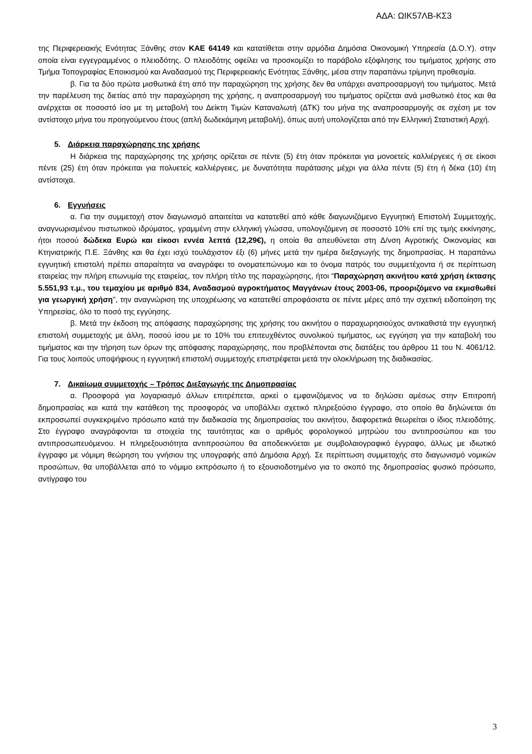ΑΔΑ: ΩΙΚ57ΛΒ-ΚΣ3
της Περιφερειακής Ενότητας Ξάνθης στον ΚΑΕ 64149 και κατατίθεται στην αρμόδια Δημόσια Οικονομική Υπηρεσία (Δ.Ο.Υ). στην οποία είναι εγγεγραμμένος ο πλειοδότης. Ο πλειοδότης οφείλει να προσκομίζει το παράβολο εξόφλησης του τιμήματος χρήσης στο Τμήμα Τοπογραφίας Εποικισμού και Αναδασμού της Περιφερειακής Ενότητας Ξάνθης, μέσα στην παραπάνω τρίμηνη προθεσμία.
β. Για τα δύο πρώτα μισθωτικά έτη από την παραχώρηση της χρήσης δεν θα υπάρχει αναπροσαρμογή του τιμήματος. Μετά την παρέλευση της διετίας από την παραχώρηση της χρήσης, η αναπροσαρμογή του τιμήματος ορίζεται ανά μισθωτικό έτος και θα ανέρχεται σε ποσοστό ίσο με τη μεταβολή του Δείκτη Τιμών Καταναλωτή (ΔΤΚ) του μήνα της αναπροσαρμογής σε σχέση με τον αντίστοιχο μήνα του προηγούμενου έτους (απλή δωδεκάμηνη μεταβολή), όπως αυτή υπολογίζεται από την Ελληνική Στατιστική Αρχή.
5. Διάρκεια παραχώρησης της χρήσης
Η διάρκεια της παραχώρησης της χρήσης ορίζεται σε πέντε (5) έτη όταν πρόκειται για μονοετείς καλλιέργειες ή σε είκοσι πέντε (25) έτη όταν πρόκειται για πολυετείς καλλιέργειες, με δυνατότητα παράτασης μέχρι για άλλα πέντε (5) έτη ή δέκα (10) έτη αντίστοιχα.
6. Εγγυήσεις
α. Για την συμμετοχή στον διαγωνισμό απαιτείται να κατατεθεί από κάθε διαγωνιζόμενο Εγγυητική Επιστολή Συμμετοχής, αναγνωρισμένου πιστωτικού ιδρύματος, γραμμένη στην ελληνική γλώσσα, υπολογιζόμενη σε ποσοστό 10% επί της τιμής εκκίνησης, ήτοι ποσού δώδεκα Ευρώ και είκοσι εννέα λεπτά (12,29€), η οποία θα απευθύνεται στη Δ/νση Αγροτικής Οικονομίας και Κτηνιατρικής Π.Ε. Ξάνθης και θα έχει ισχύ τουλάχιστον έξι (6) μήνες μετά την ημέρα διεξαγωγής της δημοπρασίας. Η παραπάνω εγγυητική επιστολή πρέπει απαραίτητα να αναγράφει το ονοματεπώνυμο και το όνομα πατρός του συμμετέχοντα ή σε περίπτωση εταιρείας την πλήρη επωνυμία της εταιρείας, τον πλήρη τίτλο της παραχώρησης, ήτοι “Παραχώρηση ακινήτου κατά χρήση έκτασης 5.551,93 τ.μ., του τεμαχίου με αριθμό 834, Αναδασμού αγροκτήματος Μαγγάνων έτους 2003-06, προοριζόμενο να εκμισθωθεί για γεωργική χρήση", την αναγνώριση της υποχρέωσης να κατατεθεί απροφάσιστα σε πέντε μέρες από την σχετική ειδοποίηση της Υπηρεσίας, όλο το ποσό της εγγύησης.
β. Μετά την έκδοση της απόφασης παραχώρησης της χρήσης του ακινήτου ο παραχωρησιούχος αντικαθιστά την εγγυητική επιστολή συμμετοχής με άλλη, ποσού ίσου με το 10% του επιτευχθέντος συνολικού τιμήματος, ως εγγύηση για την καταβολή του τιμήματος και την τήρηση των όρων της απόφασης παραχώρησης, που προβλέπονται στις διατάξεις του άρθρου 11 του Ν. 4061/12. Για τους λοιπούς υποψήφιους η εγγυητική επιστολή συμμετοχής επιστρέφεται μετά την ολοκλήρωση της διαδικασίας.
7. Δικαίωμα συμμετοχής – Τρόπος Διεξαγωγής της Δημοπρασίας
α. Προσφορά για λογαριασμό άλλων επιτρέπεται, αρκεί ο εμφανιζόμενος να το δηλώσει αμέσως στην Επιτροπή δημοπρασίας και κατά την κατάθεση της προσφοράς να υποβάλλει σχετικό πληρεξούσιο έγγραφο, στο οποίο θα δηλώνεται ότι εκπροσωπεί συγκεκριμένο πρόσωπο κατά την διαδικασία της δημοπρασίας του ακινήτου, διαφορετικά θεωρείται ο ίδιος πλειοδότης. Στο έγγραφο αναγράφονται τα στοιχεία της ταυτότητας και ο αριθμός φορολογικού μητρώου του αντιπροσώπου και του αντιπροσωπευόμενου. Η πληρεξουσιότητα αντιπροσώπου θα αποδεικνύεται με συμβολαιογραφικό έγγραφο, άλλως με ιδιωτικό έγγραφο με νόμιμη θεώρηση του γνήσιου της υπογραφής από Δημόσια Αρχή. Σε περίπτωση συμμετοχής στο διαγωνισμό νομικών προσώπων, θα υποβάλλεται από το νόμιμο εκπρόσωπο ή το εξουσιοδοτημένο για το σκοπό της δημοπρασίας φυσικό πρόσωπο, αντίγραφο του
3